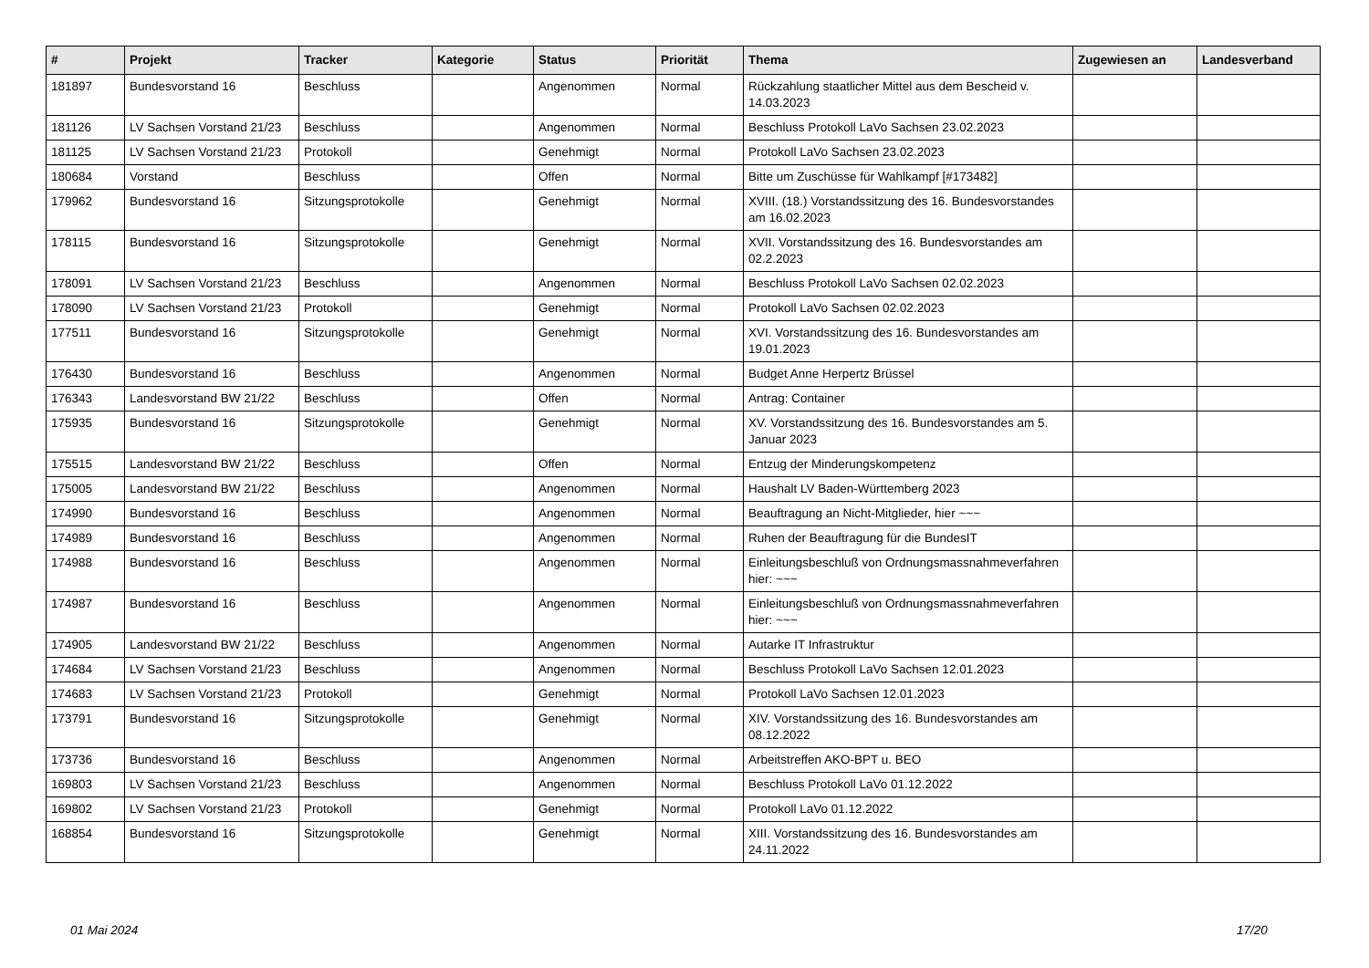| # | Projekt | Tracker | Kategorie | Status | Priorität | Thema | Zugewiesen an | Landesverband |
| --- | --- | --- | --- | --- | --- | --- | --- | --- |
| 181897 | Bundesvorstand 16 | Beschluss | | Angenommen | Normal | Rückzahlung staatlicher Mittel aus dem Bescheid v. 14.03.2023 | | |
| 181126 | LV Sachsen Vorstand 21/23 | Beschluss | | Angenommen | Normal | Beschluss Protokoll LaVo Sachsen 23.02.2023 | | |
| 181125 | LV Sachsen Vorstand 21/23 | Protokoll | | Genehmigt | Normal | Protokoll LaVo Sachsen 23.02.2023 | | |
| 180684 | Vorstand | Beschluss | | Offen | Normal | Bitte um Zuschüsse für Wahlkampf [#173482] | | |
| 179962 | Bundesvorstand 16 | Sitzungsprotokolle | | Genehmigt | Normal | XVIII. (18.) Vorstandssitzung des 16. Bundesvorstandes am 16.02.2023 | | |
| 178115 | Bundesvorstand 16 | Sitzungsprotokolle | | Genehmigt | Normal | XVII. Vorstandssitzung des 16. Bundesvorstandes am 02.2.2023 | | |
| 178091 | LV Sachsen Vorstand 21/23 | Beschluss | | Angenommen | Normal | Beschluss Protokoll LaVo Sachsen 02.02.2023 | | |
| 178090 | LV Sachsen Vorstand 21/23 | Protokoll | | Genehmigt | Normal | Protokoll LaVo Sachsen 02.02.2023 | | |
| 177511 | Bundesvorstand 16 | Sitzungsprotokolle | | Genehmigt | Normal | XVI. Vorstandssitzung des 16. Bundesvorstandes am 19.01.2023 | | |
| 176430 | Bundesvorstand 16 | Beschluss | | Angenommen | Normal | Budget Anne Herpertz Brüssel | | |
| 176343 | Landesvorstand BW 21/22 | Beschluss | | Offen | Normal | Antrag: Container | | |
| 175935 | Bundesvorstand 16 | Sitzungsprotokolle | | Genehmigt | Normal | XV. Vorstandssitzung des 16. Bundesvorstandes am 5. Januar 2023 | | |
| 175515 | Landesvorstand BW 21/22 | Beschluss | | Offen | Normal | Entzug der Minderungskompetenz | | |
| 175005 | Landesvorstand BW 21/22 | Beschluss | | Angenommen | Normal | Haushalt LV Baden-Württemberg 2023 | | |
| 174990 | Bundesvorstand 16 | Beschluss | | Angenommen | Normal | Beauftragung an Nicht-Mitglieder, hier ~~~ | | |
| 174989 | Bundesvorstand 16 | Beschluss | | Angenommen | Normal | Ruhen der Beauftragung für die BundesIT | | |
| 174988 | Bundesvorstand 16 | Beschluss | | Angenommen | Normal | Einleitungsbeschluß von Ordnungsmassnahmeverfahren hier: ~~~ | | |
| 174987 | Bundesvorstand 16 | Beschluss | | Angenommen | Normal | Einleitungsbeschluß von Ordnungsmassnahmeverfahren hier: ~~~ | | |
| 174905 | Landesvorstand BW 21/22 | Beschluss | | Angenommen | Normal | Autarke IT Infrastruktur | | |
| 174684 | LV Sachsen Vorstand 21/23 | Beschluss | | Angenommen | Normal | Beschluss Protokoll LaVo Sachsen 12.01.2023 | | |
| 174683 | LV Sachsen Vorstand 21/23 | Protokoll | | Genehmigt | Normal | Protokoll LaVo Sachsen 12.01.2023 | | |
| 173791 | Bundesvorstand 16 | Sitzungsprotokolle | | Genehmigt | Normal | XIV. Vorstandssitzung des 16. Bundesvorstandes am 08.12.2022 | | |
| 173736 | Bundesvorstand 16 | Beschluss | | Angenommen | Normal | Arbeitstreffen AKO-BPT u. BEO | | |
| 169803 | LV Sachsen Vorstand 21/23 | Beschluss | | Angenommen | Normal | Beschluss Protokoll LaVo 01.12.2022 | | |
| 169802 | LV Sachsen Vorstand 21/23 | Protokoll | | Genehmigt | Normal | Protokoll LaVo 01.12.2022 | | |
| 168854 | Bundesvorstand 16 | Sitzungsprotokolle | | Genehmigt | Normal | XIII. Vorstandssitzung des 16. Bundesvorstandes am 24.11.2022 | | |
01 Mai 2024 17/20